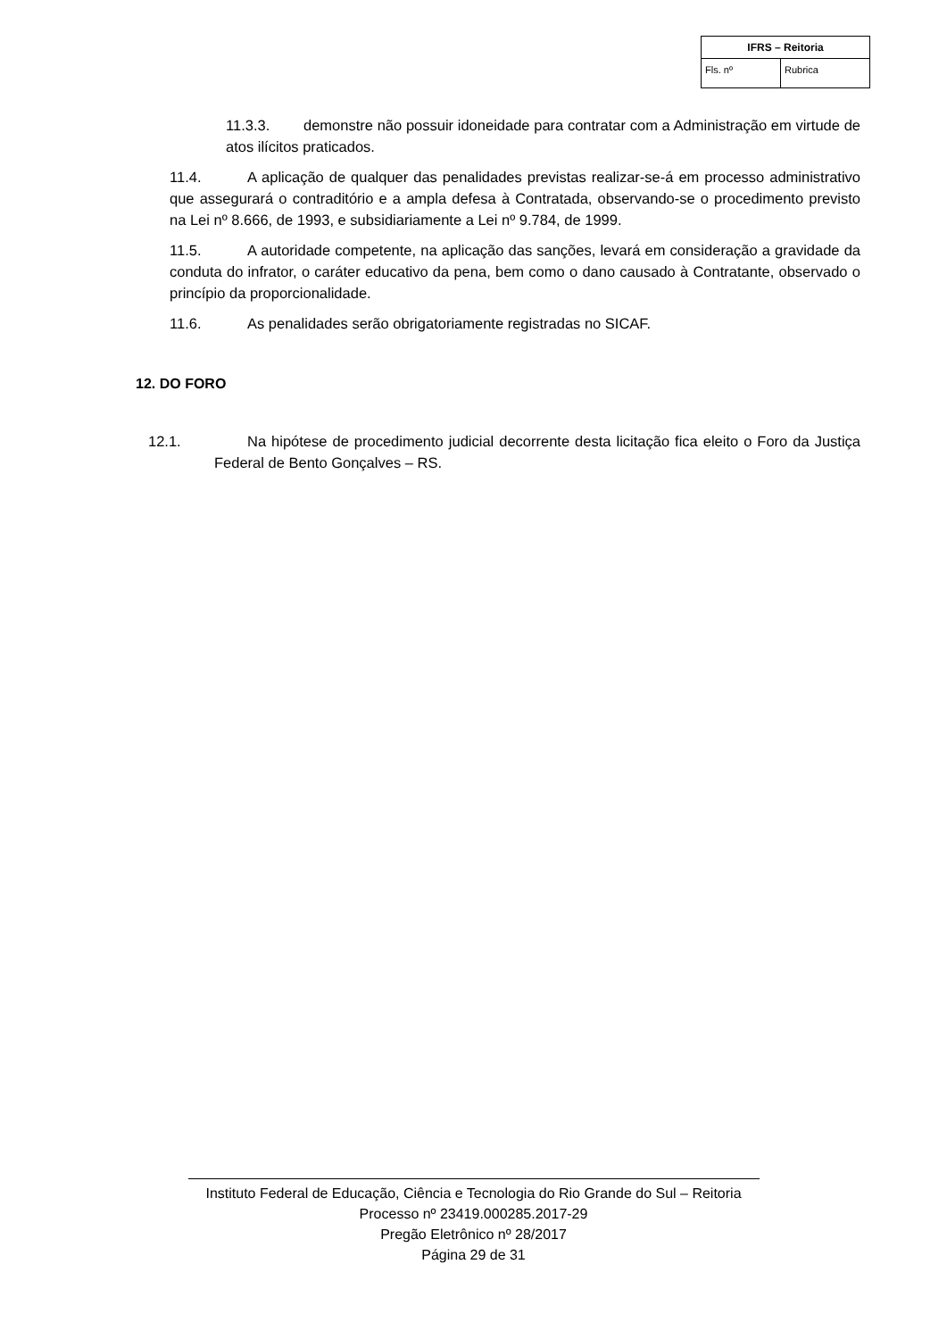| IFRS – Reitoria | |
| --- | --- |
| Fls. nº | Rubrica |
11.3.3. demonstre não possuir idoneidade para contratar com a Administração em virtude de atos ilícitos praticados.
11.4. A aplicação de qualquer das penalidades previstas realizar-se-á em processo administrativo que assegurará o contraditório e a ampla defesa à Contratada, observando-se o procedimento previsto na Lei nº 8.666, de 1993, e subsidiariamente a Lei nº 9.784, de 1999.
11.5. A autoridade competente, na aplicação das sanções, levará em consideração a gravidade da conduta do infrator, o caráter educativo da pena, bem como o dano causado à Contratante, observado o princípio da proporcionalidade.
11.6. As penalidades serão obrigatoriamente registradas no SICAF.
12. DO FORO
12.1. Na hipótese de procedimento judicial decorrente desta licitação fica eleito o Foro da Justiça Federal de Bento Gonçalves – RS.
Instituto Federal de Educação, Ciência e Tecnologia do Rio Grande do Sul – Reitoria
Processo nº 23419.000285.2017-29
Pregão Eletrônico nº 28/2017
Página 29 de 31